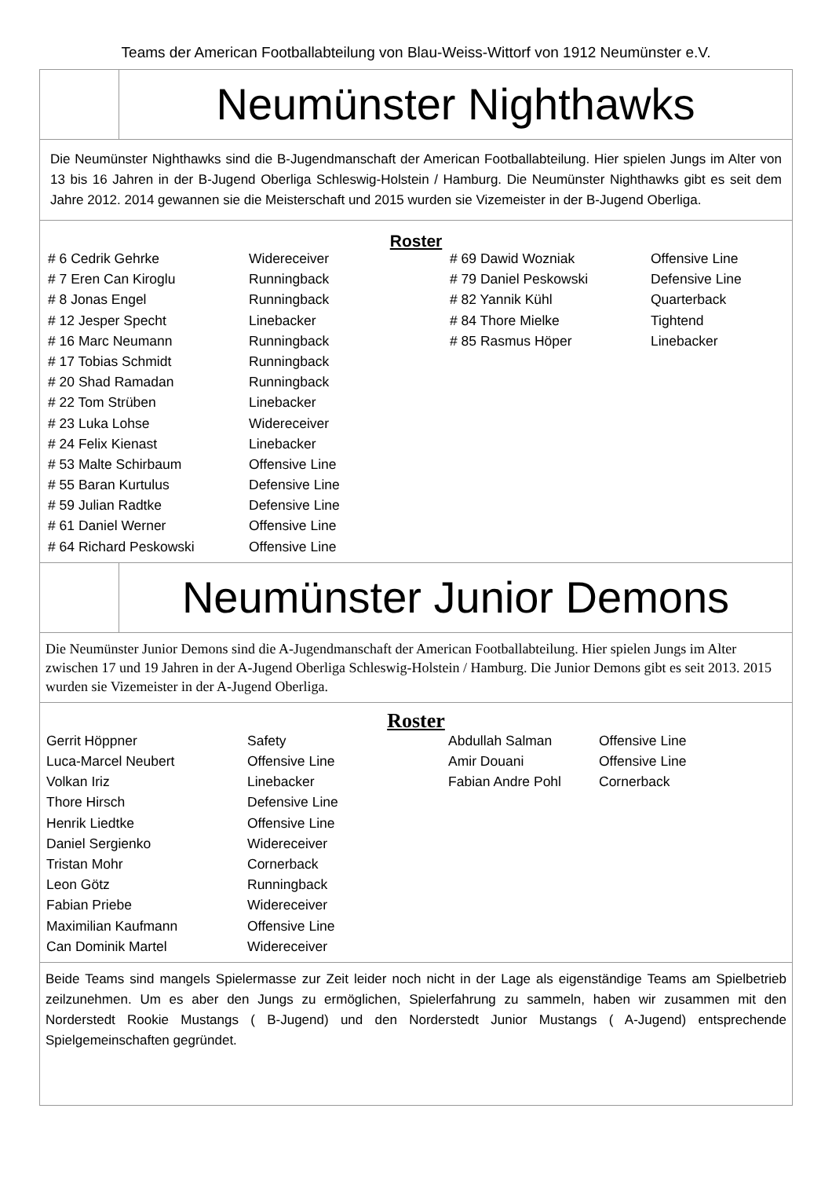Teams der American Footballabteilung von Blau-Weiss-Wittorf von 1912 Neumünster e.V.
Neumünster Nighthawks
Die Neumünster Nighthawks sind die B-Jugendmanschaft der American Footballabteilung. Hier spielen Jungs im Alter von 13 bis 16 Jahren in der B-Jugend Oberliga Schleswig-Holstein / Hamburg. Die Neumünster Nighthawks gibt es seit dem Jahre 2012. 2014 gewannen sie die Meisterschaft und 2015 wurden sie Vizemeister in der B-Jugend Oberliga.
Roster
| # 6 Cedrik Gehrke | Widereceiver | # 69 Dawid Wozniak | Offensive Line |
| # 7 Eren Can Kiroglu | Runningback | # 79 Daniel Peskowski | Defensive Line |
| # 8 Jonas Engel | Runningback | # 82 Yannik Kühl | Quarterback |
| # 12 Jesper Specht | Linebacker | # 84 Thore Mielke | Tightend |
| # 16 Marc Neumann | Runningback | # 85 Rasmus Höper | Linebacker |
| # 17 Tobias Schmidt | Runningback | | |
| # 20 Shad Ramadan | Runningback | | |
| # 22 Tom Strüben | Linebacker | | |
| # 23 Luka Lohse | Widereceiver | | |
| # 24 Felix Kienast | Linebacker | | |
| # 53 Malte Schirbaum | Offensive Line | | |
| # 55 Baran Kurtulus | Defensive Line | | |
| # 59 Julian Radtke | Defensive Line | | |
| # 61 Daniel Werner | Offensive Line | | |
| # 64 Richard Peskowski | Offensive Line | | |
Neumünster Junior Demons
Die Neumünster Junior Demons sind die A-Jugendmanschaft der American Footballabteilung. Hier spielen Jungs im Alter zwischen 17 und 19 Jahren in der A-Jugend Oberliga Schleswig-Holstein / Hamburg. Die Junior Demons gibt es seit 2013. 2015 wurden sie Vizemeister in der A-Jugend Oberliga.
Roster
| Gerrit Höppner | Safety | Abdullah Salman | Offensive Line |
| Luca-Marcel Neubert | Offensive Line | Amir Douani | Offensive Line |
| Volkan Iriz | Linebacker | Fabian Andre Pohl | Cornerback |
| Thore Hirsch | Defensive Line | | |
| Henrik Liedtke | Offensive Line | | |
| Daniel Sergienko | Widereceiver | | |
| Tristan Mohr | Cornerback | | |
| Leon Götz | Runningback | | |
| Fabian Priebe | Widereceiver | | |
| Maximilian Kaufmann | Offensive Line | | |
| Can Dominik Martel | Widereceiver | | |
Beide Teams sind mangels Spielermasse zur Zeit leider noch nicht in der Lage als eigenständige Teams am Spielbetrieb zeilzunehmen. Um es aber den Jungs zu ermöglichen, Spielerfahrung zu sammeln, haben wir zusammen mit den Norderstedt Rookie Mustangs ( B-Jugend) und den Norderstedt Junior Mustangs ( A-Jugend) entsprechende Spielgemeinschaften gegründet.